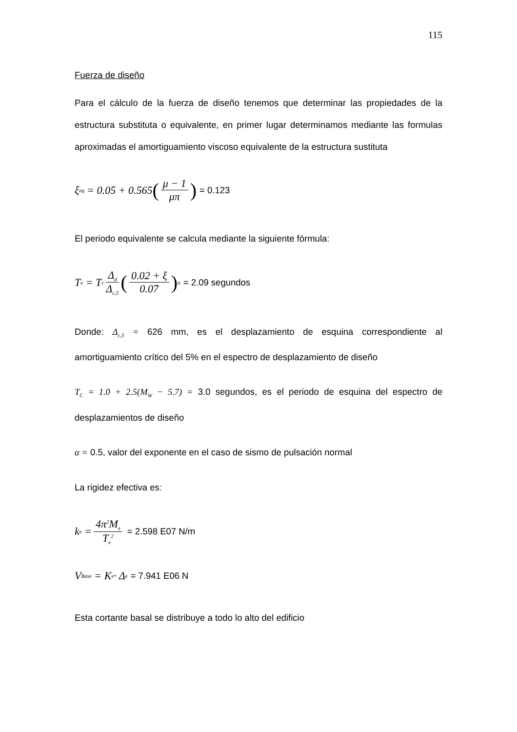115
Fuerza de diseño
Para el cálculo de la fuerza de diseño tenemos que determinar las propiedades de la estructura substituta o equivalente, en primer lugar determinamos mediante las formulas aproximadas el amortiguamiento viscoso equivalente de la estructura sustituta
ξ<sub>eq</sub> = 0.05 + 0.565 (μ − 1 μπ) = 0.123
El periodo equivalente se calcula mediante la siguiente fórmula:
T<sub>e</sub> = T<sub>c</sub> Δ<sub>d</sub> Δ<sub>c,5</sub> (0.02 + ξ 0.07)<sup>α</sup> = 2.09 segundos
Donde: Δ<sub>c,5</sub> = 626 mm, es el desplazamiento de esquina correspondiente al amortiguamiento crítico del 5% en el espectro de desplazamiento de diseño
T<sub>C</sub> = 1.0 + 2.5(M<sub>W</sub> − 5.7) = 3.0 segundos, es el periodo de esquina del espectro de desplazamientos de diseño
α = 0.5, valor del exponente en el caso de sismo de pulsación normal
La rigidez efectiva es:
k<sub>e</sub> = 4π<sup>2</sup>M<sub>e</sub> T<sub>e</sub><sup>2</sup> = 2.598 E07 N/m
V<sub>Base</sub> = K<sub>e</sub> · Δ<sub>e</sub> = 7.941 E06 N
Esta cortante basal se distribuye a todo lo alto del edificio